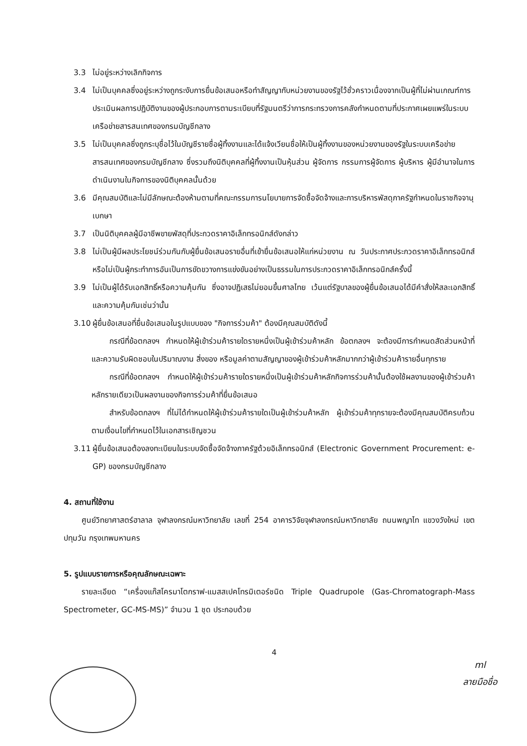3.3 ไม่อยู่ระหว่างเลิกกิจการ
3.4 ไม่เป็นบุคคลซึ่งอยู่ระหว่างถูกระงับการยื่นข้อเสนอหรือทำสัญญากับหน่วยงานของรัฐไว้ชั่วคราวเนื่องจากเป็นผู้ที่ไม่ผ่านเกณฑ์การประเมินผลการปฏิบัติงานของผู้ประกอบการตามระเบียบที่รัฐมนตรีว่าการกระทรวงการคลังกำหนดตามที่ประกาศเผยแพร่ในระบบเครือข่ายสารสนเทศของกรมบัญชีกลาง
3.5 ไม่เป็นบุคคลซึ่งถูกระบุชื่อไว้ในบัญชีรายชื่อผู้ทิ้งงานและได้แจ้งเวียนชื่อให้เป็นผู้ทิ้งงานของหน่วยงานของรัฐในระบบเครือข่ายสารสนเทศของกรมบัญชีกลาง ซึ่งรวมถึงนิติบุคคลที่ผู้ทิ้งงานเป็นหุ้นส่วน ผู้จัดการ กรรมการผู้จัดการ ผู้บริหาร ผู้มีอำนาจในการดำเนินงานในกิจการของนิติบุคคลนั้นด้วย
3.6 มีคุณสมบัติและไม่มีลักษณะต้องห้ามตามที่คณะกรรมการนโยบายการจัดซื้อจัดจ้างและการบริหารพัสดุภาครัฐกำหนดในราชกิจจานุเบกษา
3.7 เป็นนิติบุคคลผู้มีอาชีพขายพัสดุที่ประกวดราคาอิเล็กทรอนิกส์ดังกล่าว
3.8 ไม่เป็นผู้มีผลประโยชน์ร่วมกันกับผู้ยื่นข้อเสนอรายอื่นที่เข้ายื่นข้อเสนอให้แก่หน่วยงาน ณ วันประกาศประกวดราคาอิเล็กทรอนิกส์ หรือไม่เป็นผู้กระทำการอันเป็นการขัดขวางการแข่งขันอย่างเป็นธรรมในการประกวดราคาอิเล็กทรอนิกส์ครั้งนี้
3.9 ไม่เป็นผู้ได้รับเอกสิทธิ์หรือความคุ้มกัน ซึ่งอาจปฏิเสธไม่ยอมขึ้นศาลไทย เว้นแต่รัฐบาลของผู้ยื่นข้อเสนอได้มีคำสั่งให้สละเอกสิทธิ์และความคุ้มกันเช่นว่านั้น
3.10 ผู้ยื่นข้อเสนอที่ยื่นข้อเสนอในรูปแบบของ "กิจการร่วมค้า" ต้องมีคุณสมบัติดังนี้
กรณีที่ข้อตกลงฯ กำหนดให้ผู้เข้าร่วมค้ารายใดรายหนึ่งเป็นผู้เข้าร่วมค้าหลัก ข้อตกลงฯ จะต้องมีการกำหนดสัดส่วนหน้าที่ และความรับผิดชอบในปริมาณงาน สิ่งของ หรือมูลค่าตามสัญญาของผู้เข้าร่วมค้าหลักมากกว่าผู้เข้าร่วมค้ารายอื่นทุกราย
กรณีที่ข้อตกลงฯ กำหนดให้ผู้เข้าร่วมค้ารายใดรายหนึ่งเป็นผู้เข้าร่วมค้าหลักกิจการร่วมค้านั้นต้องใช้ผลงานของผู้เข้าร่วมค้าหลักรายเดียวเป็นผลงานของกิจการร่วมค้าที่ยื่นข้อเสนอ
สำหรับข้อตกลงฯ ที่ไม่ได้กำหนดให้ผู้เข้าร่วมค้ารายใดเป็นผู้เข้าร่วมค้าหลัก ผู้เข้าร่วมค้าทุกรายจะต้องมีคุณสมบัติครบถ้วนตามเงื่อนไขที่กำหนดไว้ในเอกสารเชิญชวน
3.11 ผู้ยื่นข้อเสนอต้องลงทะเบียนในระบบจัดซื้อจัดจ้างภาครัฐด้วยอิเล็กทรอนิกส์ (Electronic Government Procurement: e-GP) ของกรมบัญชีกลาง
4. สถานที่ใช้งาน
ศูนย์วิทยาศาสตร์ฮาลาล จุฬาลงกรณ์มหาวิทยาลัย เลขที่ 254 อาคารวิจัยจุฬาลงกรณ์มหาวิทยาลัย ถนนพญาไท แขวงวังใหม่ เขตปทุมวัน กรุงเทพมหานคร
5. รูปแบบรายการหรือคุณลักษณะเฉพาะ
รายละเอียด “เครื่องแก๊สโครมาโตกราฟ-แมสสเปคโทรมิเตอร์ชนิด Triple Quadrupole (Gas-Chromatograph-Mass Spectrometer, GC-MS-MS)” จำนวน 1 ชุด ประกอบด้วย
4
ml
ลายมือชื่อ